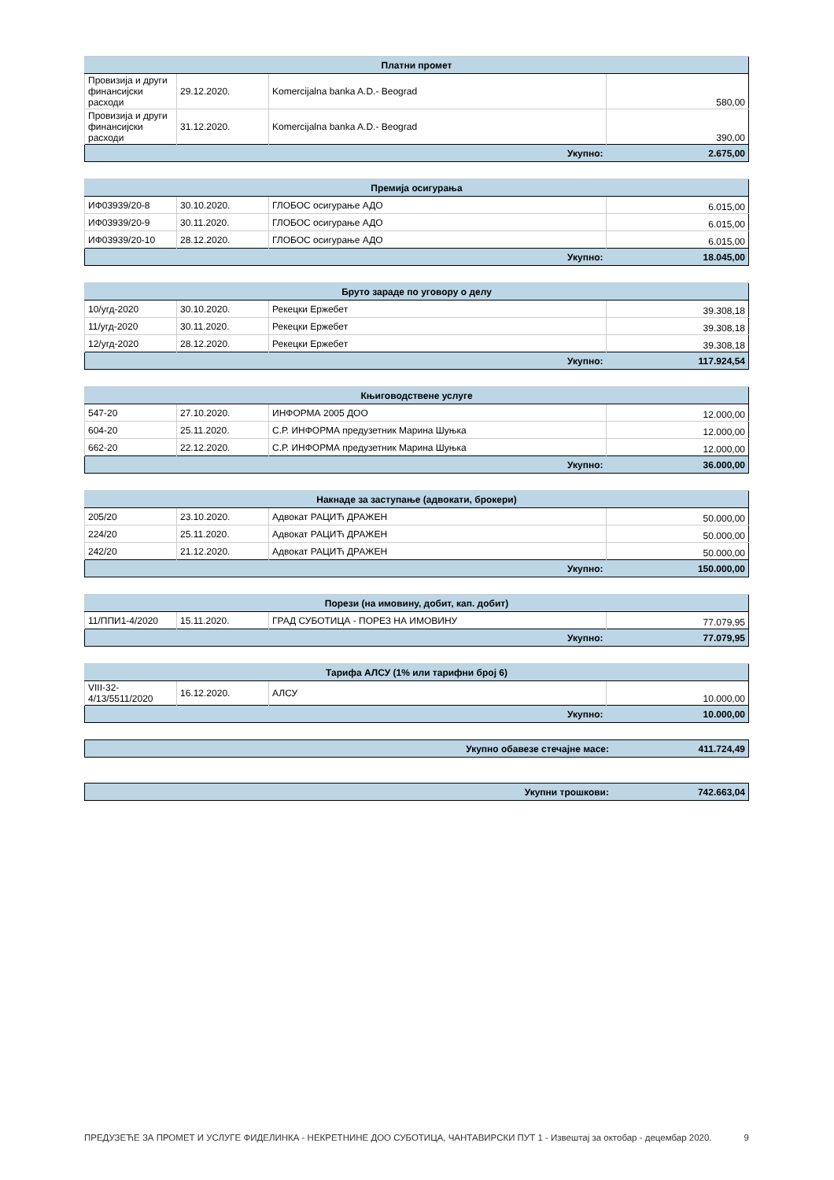| Платни промет | | | |
| --- | --- | --- | --- |
| Провизија и други финансијски расходи | 29.12.2020. | Komercijalna banka A.D.- Beograd | 580,00 |
| Провизија и други финансијски расходи | 31.12.2020. | Komercijalna banka A.D.- Beograd | 390,00 |
| Укупно: | | | 2.675,00 |
| Премија осигурања | | | |
| --- | --- | --- | --- |
| ИФ03939/20-8 | 30.10.2020. | ГЛОБОС осигурање АДО | 6.015,00 |
| ИФ03939/20-9 | 30.11.2020. | ГЛОБОС осигурање АДО | 6.015,00 |
| ИФ03939/20-10 | 28.12.2020. | ГЛОБОС осигурање АДО | 6.015,00 |
| Укупно: | | | 18.045,00 |
| Бруто зараде по уговору о делу | | | |
| --- | --- | --- | --- |
| 10/угд-2020 | 30.10.2020. | Рекецки Ержебет | 39.308,18 |
| 11/угд-2020 | 30.11.2020. | Рекецки Ержебет | 39.308,18 |
| 12/угд-2020 | 28.12.2020. | Рекецки Ержебет | 39.308,18 |
| Укупно: | | | 117.924,54 |
| Књиговодствене услуге | | | |
| --- | --- | --- | --- |
| 547-20 | 27.10.2020. | ИНФОРМА 2005 ДОО | 12.000,00 |
| 604-20 | 25.11.2020. | С.Р. ИНФОРМА предузетник Марина Шуњка | 12.000,00 |
| 662-20 | 22.12.2020. | С.Р. ИНФОРМА предузетник Марина Шуњка | 12.000,00 |
| Укупно: | | | 36.000,00 |
| Накнаде за заступање (адвокати, брокери) | | | |
| --- | --- | --- | --- |
| 205/20 | 23.10.2020. | Адвокат РАЦИЋ ДРАЖЕН | 50.000,00 |
| 224/20 | 25.11.2020. | Адвокат РАЦИЋ ДРАЖЕН | 50.000,00 |
| 242/20 | 21.12.2020. | Адвокат РАЦИЋ ДРАЖЕН | 50.000,00 |
| Укупно: | | | 150.000,00 |
| Порези (на имовину, добит, кап. добит) | | | |
| --- | --- | --- | --- |
| 11/ППИ1-4/2020 | 15.11.2020. | ГРАД СУБОТИЦА - ПОРЕЗ НА ИМОВИНУ | 77.079,95 |
| Укупно: | | | 77.079,95 |
| Тарифа АЛСУ (1% или тарифни број 6) | | | |
| --- | --- | --- | --- |
| VIII-32-4/13/5511/2020 | 16.12.2020. | АЛСУ | 10.000,00 |
| Укупно: | | | 10.000,00 |
| Укупно обавезе стечајне масе: | 411.724,49 |
| Укупни трошкови: | 742.663,04 |
ПРЕДУЗЕЋЕ ЗА ПРОМЕТ И УСЛУГЕ ФИДЕЛИНКА - НЕКРЕТНИНЕ ДОО СУБОТИЦА, ЧАНТАВИРСКИ ПУТ 1 - Извештај за октобар - децембар 2020. 9